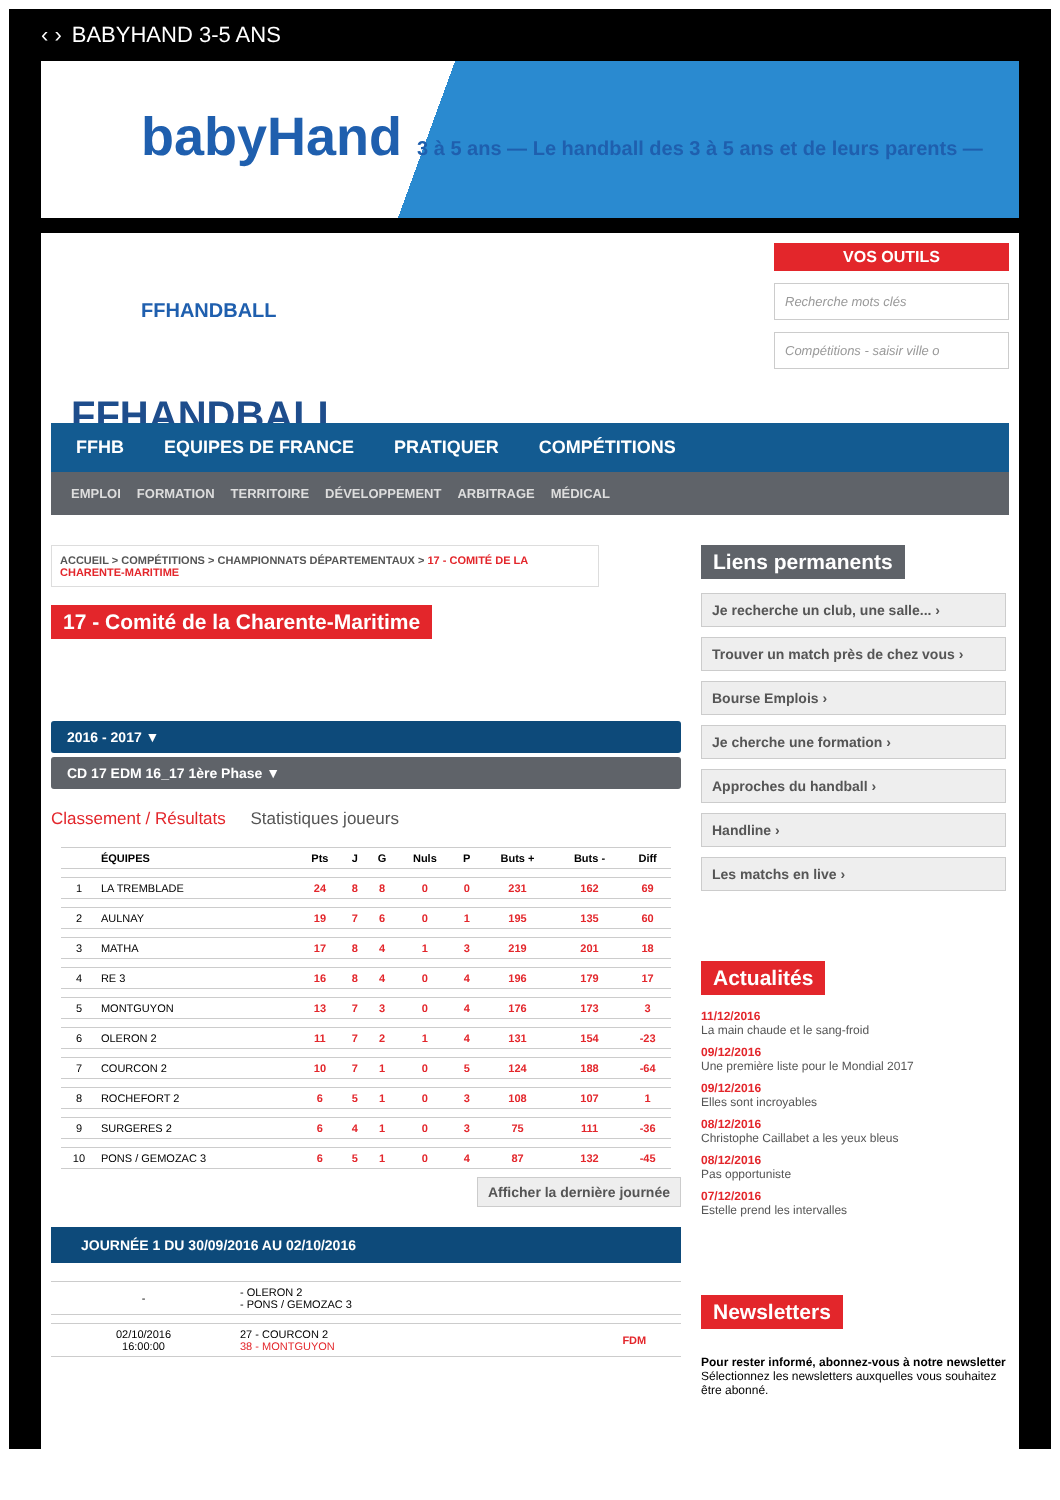‹ › BABYHAND 3-5 ANS
babyHand 3 à 5 ans — Le handball des 3 à 5 ans et de leurs parents — FFHANDBALL
FFHANDBALL
VOS OUTILS
Recherche mots clés
Compétitions - saisir ville o
FFHB EQUIPES DE FRANCE PRATIQUER COMPÉTITIONS
EMPLOI FORMATION TERRITOIRE DÉVELOPPEMENT ARBITRAGE MÉDICAL
ACCUEIL > COMPÉTITIONS > CHAMPIONNATS DÉPARTEMENTAUX > 17 - COMITÉ DE LA CHARENTE-MARITIME
17 - Comité de la Charente-Maritime
2016 - 2017 ▼
CD 17 EDM 16_17 1ère Phase ▼
Classement / Résultats Statistiques joueurs
| | ÉQUIPES | Pts | J | G | Nuls | P | Buts + | Buts - | Diff |
| --- | --- | --- | --- | --- | --- | --- | --- | --- | --- |
| 1 | LA TREMBLADE | 24 | 8 | 8 | 0 | 0 | 231 | 162 | 69 |
| 2 | AULNAY | 19 | 7 | 6 | 0 | 1 | 195 | 135 | 60 |
| 3 | MATHA | 17 | 8 | 4 | 1 | 3 | 219 | 201 | 18 |
| 4 | RE 3 | 16 | 8 | 4 | 0 | 4 | 196 | 179 | 17 |
| 5 | MONTGUYON | 13 | 7 | 3 | 0 | 4 | 176 | 173 | 3 |
| 6 | OLERON 2 | 11 | 7 | 2 | 1 | 4 | 131 | 154 | -23 |
| 7 | COURCON 2 | 10 | 7 | 1 | 0 | 5 | 124 | 188 | -64 |
| 8 | ROCHEFORT 2 | 6 | 5 | 1 | 0 | 3 | 108 | 107 | 1 |
| 9 | SURGERES 2 | 6 | 4 | 1 | 0 | 3 | 75 | 111 | -36 |
| 10 | PONS / GEMOZAC 3 | 6 | 5 | 1 | 0 | 4 | 87 | 132 | -45 |
Afficher la dernière journée
JOURNÉE 1 DU 30/09/2016 AU 02/10/2016
| - | - OLERON 2 - PONS / GEMOZAC 3 | |
| 02/10/2016 16:00:00 | 27 - COURCON 2 38 - MONTGUYON | FDM |
Liens permanents
Je recherche un club, une salle... ›
Trouver un match près de chez vous ›
Bourse Emplois ›
Je cherche une formation ›
Approches du handball ›
Handline ›
Les matchs en live ›
Actualités
11/12/2016
La main chaude et le sang-froid
09/12/2016
Une première liste pour le Mondial 2017
09/12/2016
Elles sont incroyables
08/12/2016
Christophe Caillabet a les yeux bleus
08/12/2016
Pas opportuniste
07/12/2016
Estelle prend les intervalles
Newsletters
Pour rester informé, abonnez-vous à notre newsletter Sélectionnez les newsletters auxquelles vous souhaitez être abonné.